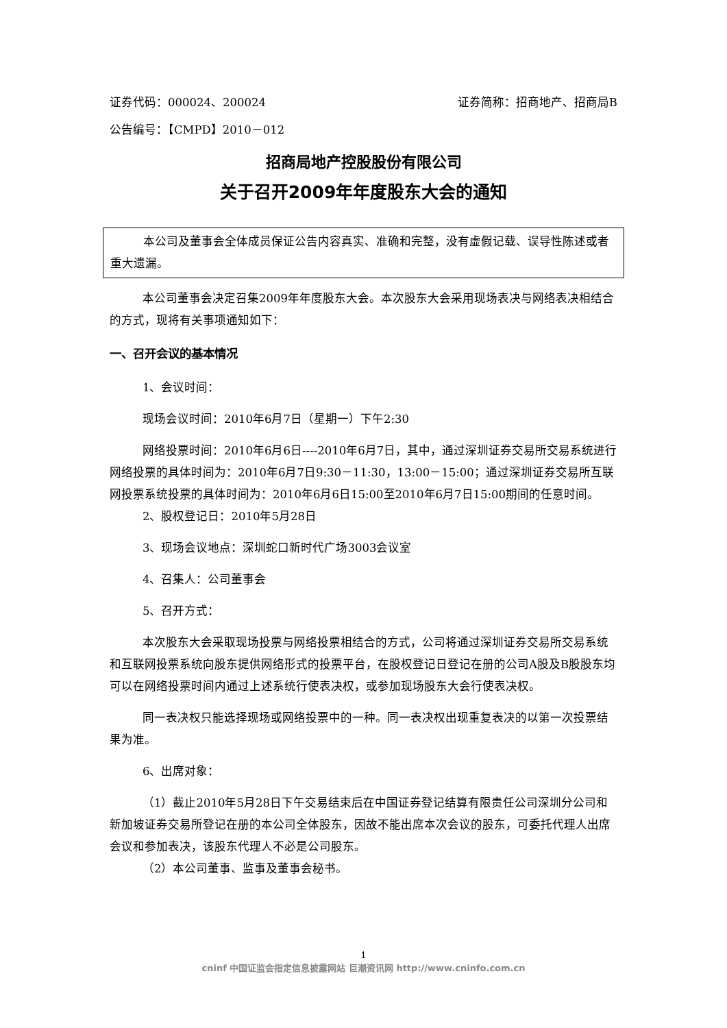证券代码：000024、200024 证券简称：招商地产、招商局B
公告编号：【CMPD】2010－012
招商局地产控股股份有限公司
关于召开2009年年度股东大会的通知
本公司及董事会全体成员保证公告内容真实、准确和完整，没有虚假记载、误导性陈述或者重大遗漏。
本公司董事会决定召集2009年年度股东大会。本次股东大会采用现场表决与网络表决相结合的方式，现将有关事项通知如下：
一、召开会议的基本情况
1、会议时间：
现场会议时间：2010年6月7日（星期一）下午2:30
网络投票时间：2010年6月6日----2010年6月7日，其中，通过深圳证券交易所交易系统进行网络投票的具体时间为：2010年6月7日9:30－11:30，13:00－15:00；通过深圳证券交易所互联网投票系统投票的具体时间为：2010年6月6日15:00至2010年6月7日15:00期间的任意时间。
2、股权登记日：2010年5月28日
3、现场会议地点：深圳蛇口新时代广场3003会议室
4、召集人：公司董事会
5、召开方式：
本次股东大会采取现场投票与网络投票相结合的方式，公司将通过深圳证券交易所交易系统和互联网投票系统向股东提供网络形式的投票平台，在股权登记日登记在册的公司A股及B股股东均可以在网络投票时间内通过上述系统行使表决权，或参加现场股东大会行使表决权。
同一表决权只能选择现场或网络投票中的一种。同一表决权出现重复表决的以第一次投票结果为准。
6、出席对象：
（1）截止2010年5月28日下午交易结束后在中国证券登记结算有限责任公司深圳分公司和新加坡证券交易所登记在册的本公司全体股东，因故不能出席本次会议的股东，可委托代理人出席会议和参加表决，该股东代理人不必是公司股东。
（2）本公司董事、监事及董事会秘书。
1
cninf 中国证监会指定信息披露网站 巨潮资讯网 http://www.cninfo.com.cn